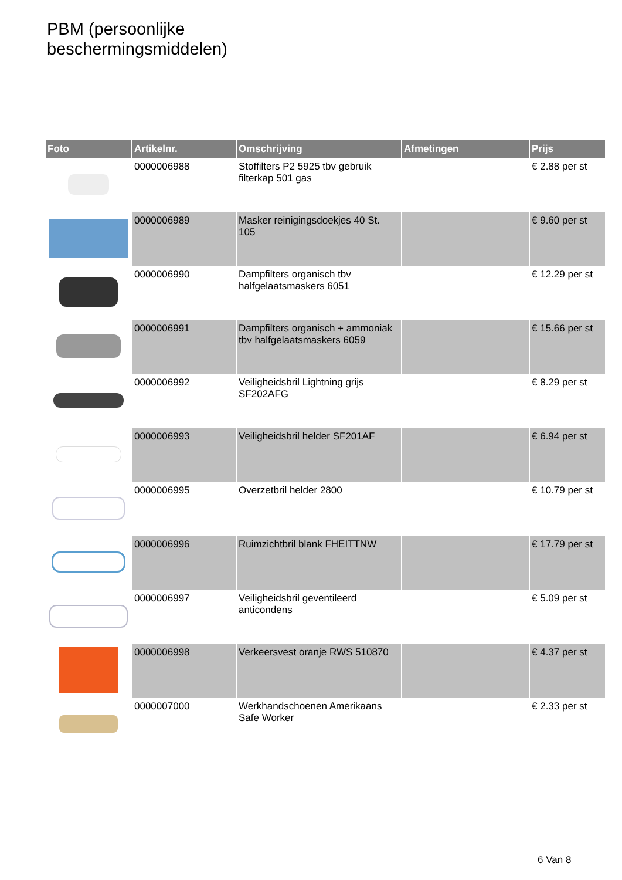PBM (persoonlijke
beschermingsmiddelen)
| Foto | Artikelnr. | Omschrijving | Afmetingen | Prijs |
| --- | --- | --- | --- | --- |
| | 0000006988 | Stoffilters P2 5925 tbv gebruik filterkap 501 gas | | € 2.88 per st |
| | 0000006989 | Masker reinigingsdoekjes 40 St. 105 | | € 9.60 per st |
| | 0000006990 | Dampfilters organisch tbv halfgelaatsmaskers 6051 | | € 12.29 per st |
| | 0000006991 | Dampfilters organisch + ammoniak tbv halfgelaatsmaskers 6059 | | € 15.66 per st |
| | 0000006992 | Veiligheidsbril Lightning grijs SF202AFG | | € 8.29 per st |
| | 0000006993 | Veiligheidsbril helder SF201AF | | € 6.94 per st |
| | 0000006995 | Overzetbril helder 2800 | | € 10.79 per st |
| | 0000006996 | Ruimzichtbril blank FHEITTNW | | € 17.79 per st |
| | 0000006997 | Veiligheidsbril geventileerd anticondens | | € 5.09 per st |
| | 0000006998 | Verkeersvest oranje RWS 510870 | | € 4.37 per st |
| | 0000007000 | Werkhandschoenen Amerikaans Safe Worker | | € 2.33 per st |
6 Van 8